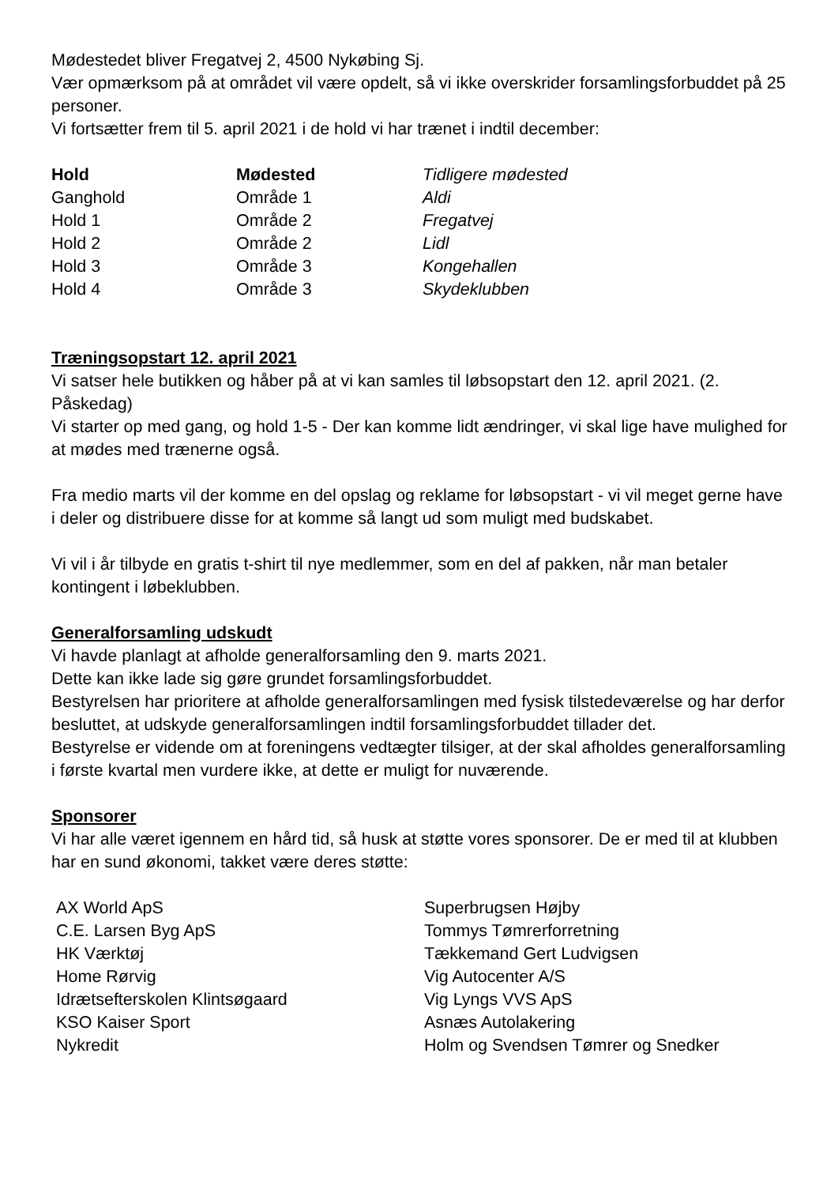Mødestedet bliver Fregatvej 2, 4500 Nykøbing Sj.
Vær opmærksom på at området vil være opdelt, så vi ikke overskrider forsamlingsforbuddet på 25 personer.
Vi fortsætter frem til 5. april 2021 i de hold vi har trænet i indtil december:
| Hold | Mødested | Tidligere mødested |
| --- | --- | --- |
| Ganghold | Område 1 | Aldi |
| Hold 1 | Område 2 | Fregatvej |
| Hold 2 | Område 2 | Lidl |
| Hold 3 | Område 3 | Kongehallen |
| Hold 4 | Område 3 | Skydeklubben |
Træningsopstart 12. april 2021
Vi satser hele butikken og håber på at vi kan samles til løbsopstart den 12. april 2021. (2. Påskedag)
Vi starter op med gang, og hold 1-5 - Der kan komme lidt ændringer, vi skal lige have mulighed for at mødes med trænerne også.
Fra medio marts vil der komme en del opslag og reklame for løbsopstart - vi vil meget gerne have i deler og distribuere disse for at komme så langt ud som muligt med budskabet.
Vi vil i år tilbyde en gratis t-shirt til nye medlemmer, som en del af pakken, når man betaler kontingent i løbeklubben.
Generalforsamling udskudt
Vi havde planlagt at afholde generalforsamling den 9. marts 2021.
Dette kan ikke lade sig gøre grundet forsamlingsforbuddet.
Bestyrelsen har prioritere at afholde generalforsamlingen med fysisk tilstedeværelse og har derfor besluttet, at udskyde generalforsamlingen indtil forsamlingsforbuddet tillader det.
Bestyrelse er vidende om at foreningens vedtægter tilsiger, at der skal afholdes generalforsamling i første kvartal men vurdere ikke, at dette er muligt for nuværende.
Sponsorer
Vi har alle været igennem en hård tid, så husk at støtte vores sponsorer. De er med til at klubben har en sund økonomi, takket være deres støtte:
| AX World ApS | Superbrugsen Højby |
| C.E. Larsen Byg ApS | Tommys Tømrerforretning |
| HK Værktøj | Tækkemand Gert Ludvigsen |
| Home Rørvig | Vig Autocenter A/S |
| Idrætsefterskolen Klintsøgaard | Vig Lyngs VVS ApS |
| KSO Kaiser Sport | Asnæs Autolakering |
| Nykredit | Holm og Svendsen Tømrer og Snedker |